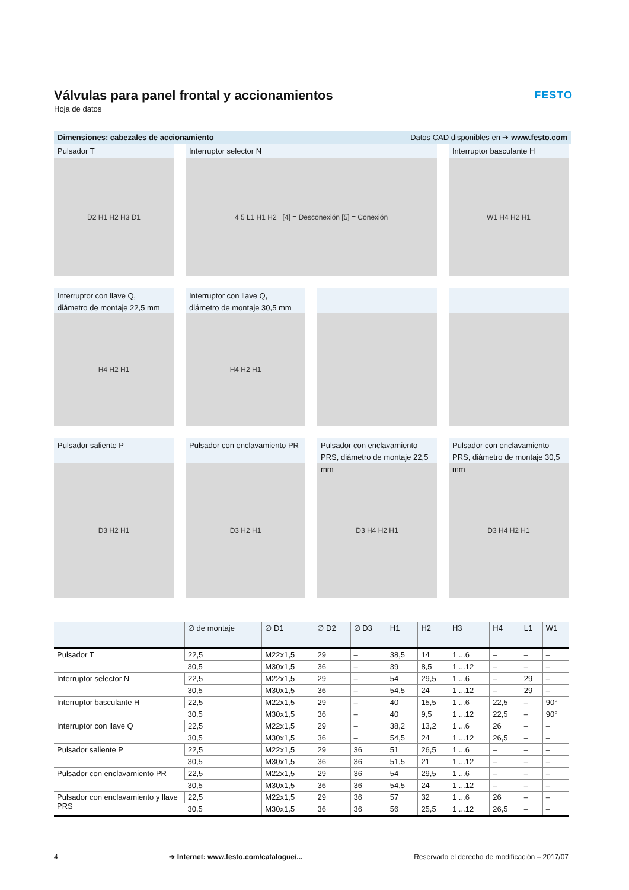Válvulas para panel frontal y accionamientos
Hoja de datos
FESTO
Dimensiones: cabezales de accionamiento Datos CAD disponibles en ➔ www.festo.com
Pulsador T
D2 H1 H2 H3 D1
Interruptor selector N
4 5 L1 H1 H2 [4] = Desconexión [5] = Conexión
Interruptor basculante H
W1 H4 H2 H1
Interruptor con llave Q,
diámetro de montaje 22,5 mm
H4 H2 H1
Interruptor con llave Q,
diámetro de montaje 30,5 mm
H4 H2 H1
Pulsador saliente P
D3 H2 H1
Pulsador con enclavamiento PR
D3 H2 H1
Pulsador con enclavamiento PRS, diámetro de montaje 22,5 mm
D3 H4 H2 H1
Pulsador con enclavamiento PRS, diámetro de montaje 30,5 mm
D3 H4 H2 H1
| | ∅ de montaje | ∅ D1 | ∅ D2 | ∅ D3 | H1 | H2 | H3 | H4 | L1 | W1 |
| --- | --- | --- | --- | --- | --- | --- | --- | --- | --- | --- |
| Pulsador T | 22,5 | M22x1,5 | 29 | – | 38,5 | 14 | 1 ...6 | – | – | – |
| | 30,5 | M30x1,5 | 36 | – | 39 | 8,5 | 1 ...12 | – | – | – |
| Interruptor selector N | 22,5 | M22x1,5 | 29 | – | 54 | 29,5 | 1 ...6 | – | 29 | – |
| | 30,5 | M30x1,5 | 36 | – | 54,5 | 24 | 1 ...12 | – | 29 | – |
| Interruptor basculante H | 22,5 | M22x1,5 | 29 | – | 40 | 15,5 | 1 ...6 | 22,5 | – | 90° |
| | 30,5 | M30x1,5 | 36 | – | 40 | 9,5 | 1 ...12 | 22,5 | – | 90° |
| Interruptor con llave Q | 22,5 | M22x1,5 | 29 | – | 38,2 | 13,2 | 1 ...6 | 26 | – | – |
| | 30,5 | M30x1,5 | 36 | – | 54,5 | 24 | 1 ...12 | 26,5 | – | – |
| Pulsador saliente P | 22,5 | M22x1,5 | 29 | 36 | 51 | 26,5 | 1 ...6 | – | – | – |
| | 30,5 | M30x1,5 | 36 | 36 | 51,5 | 21 | 1 ...12 | – | – | – |
| Pulsador con enclavamiento PR | 22,5 | M22x1,5 | 29 | 36 | 54 | 29,5 | 1 ...6 | – | – | – |
| | 30,5 | M30x1,5 | 36 | 36 | 54,5 | 24 | 1 ...12 | – | – | – |
| Pulsador con enclavamiento y llave PRS | 22,5 | M22x1,5 | 29 | 36 | 57 | 32 | 1 ...6 | 26 | – | – |
| | 30,5 | M30x1,5 | 36 | 36 | 56 | 25,5 | 1 ...12 | 26,5 | – | – |
4 ➔ Internet: www.festo.com/catalogue/... Reservado el derecho de modificación – 2017/07